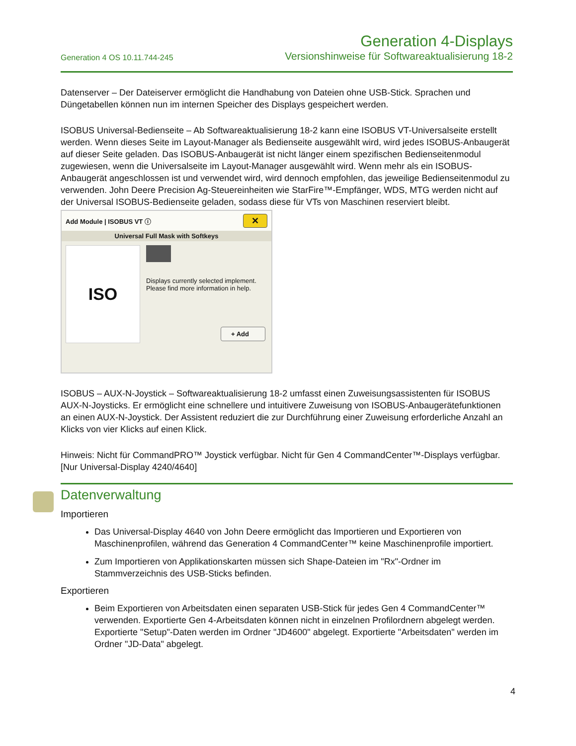Generation 4 OS 10.11.744-245
Generation 4-Displays
Versionshinweise für Softwareaktualisierung 18-2
Datenserver – Der Dateiserver ermöglicht die Handhabung von Dateien ohne USB-Stick. Sprachen und Düngetabellen können nun im internen Speicher des Displays gespeichert werden.
ISOBUS Universal-Bedienseite – Ab Softwareaktualisierung 18-2 kann eine ISOBUS VT-Universalseite erstellt werden. Wenn dieses Seite im Layout-Manager als Bedienseite ausgewählt wird, wird jedes ISOBUS-Anbaugerät auf dieser Seite geladen. Das ISOBUS-Anbaugerät ist nicht länger einem spezifischen Bedienseitenmodul zugewiesen, wenn die Universalseite im Layout-Manager ausgewählt wird. Wenn mehr als ein ISOBUS-Anbaugerät angeschlossen ist und verwendet wird, wird dennoch empfohlen, das jeweilige Bedienseitenmodul zu verwenden. John Deere Precision Ag-Steuereinheiten wie StarFire™-Empfänger, WDS, MTG werden nicht auf der Universal ISOBUS-Bedienseite geladen, sodass diese für VTs von Maschinen reserviert bleibt.
Add Module | ISOBUS VT ⓘ ✕
Universal Full Mask with Softkeys
ISO
Displays currently selected implement. Please find more information in help.
+ Add
ISOBUS – AUX-N-Joystick – Softwareaktualisierung 18-2 umfasst einen Zuweisungsassistenten für ISOBUS AUX-N-Joysticks. Er ermöglicht eine schnellere und intuitivere Zuweisung von ISOBUS-Anbaugerätefunktionen an einen AUX-N-Joystick. Der Assistent reduziert die zur Durchführung einer Zuweisung erforderliche Anzahl an Klicks von vier Klicks auf einen Klick.
Hinweis: Nicht für CommandPRO™ Joystick verfügbar. Nicht für Gen 4 CommandCenter™-Displays verfügbar. [Nur Universal-Display 4240/4640]
Datenverwaltung
Importieren
Das Universal-Display 4640 von John Deere ermöglicht das Importieren und Exportieren von Maschinenprofilen, während das Generation 4 CommandCenter™ keine Maschinenprofile importiert.
Zum Importieren von Applikationskarten müssen sich Shape-Dateien im "Rx"-Ordner im Stammverzeichnis des USB-Sticks befinden.
Exportieren
Beim Exportieren von Arbeitsdaten einen separaten USB-Stick für jedes Gen 4 CommandCenter™ verwenden. Exportierte Gen 4-Arbeitsdaten können nicht in einzelnen Profilordnern abgelegt werden. Exportierte "Setup"-Daten werden im Ordner "JD4600" abgelegt. Exportierte "Arbeitsdaten" werden im Ordner "JD-Data" abgelegt.
4